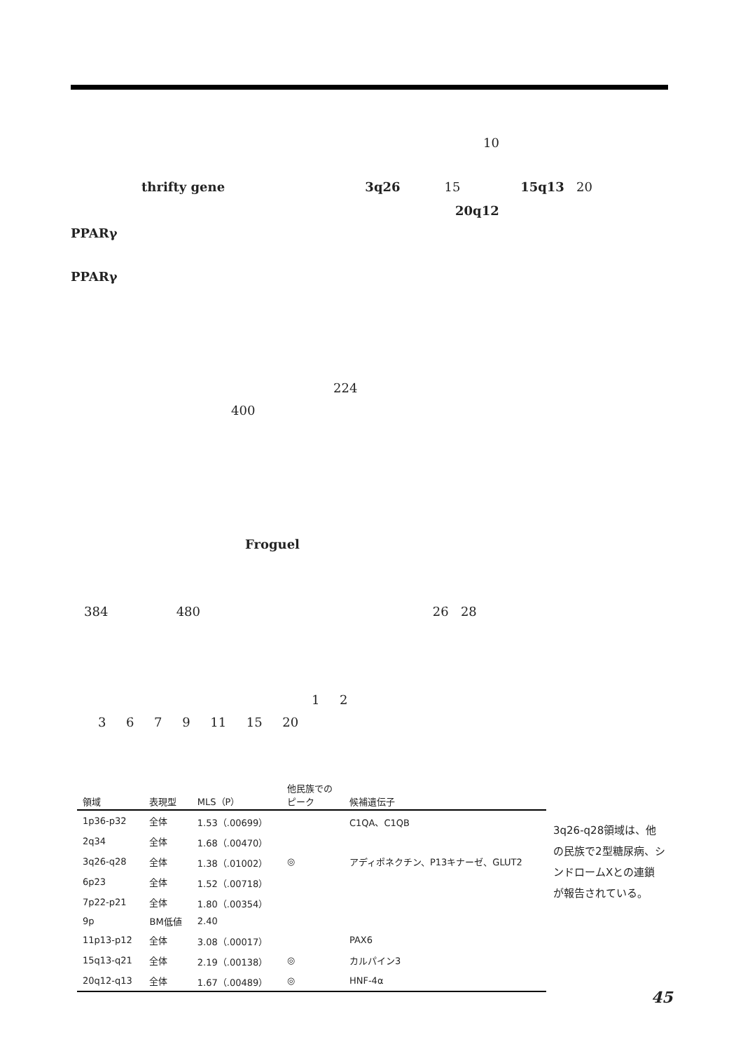10
thrifty gene 3q26 15 15q13 20
20q12
PPARγ
PPARγ
224
400
Froguel
384 480 26 28
1 2
3 6 7 9 11 15 20
| 領域 | 表現型 | MLS（P） | 他民族での ピーク | 候補遺伝子 |
| --- | --- | --- | --- | --- |
| 1p36-p32 | 全体 | 1.53（.00699） | | C1QA、C1QB |
| 2q34 | 全体 | 1.68（.00470） | | |
| 3q26-q28 | 全体 | 1.38（.01002） | ◎ | アディポネクチン、P13キナーゼ、GLUT2 |
| 6p23 | 全体 | 1.52（.00718） | | |
| 7p22-p21 | 全体 | 1.80（.00354） | | |
| 9p | BM低値 | 2.40 | | |
| 11p13-p12 | 全体 | 3.08（.00017） | | PAX6 |
| 15q13-q21 | 全体 | 2.19（.00138） | ◎ | カルパイン3 |
| 20q12-q13 | 全体 | 1.67（.00489） | ◎ | HNF-4α |
3q26-q28領域は、他の民族で2型糖尿病、シンドロームXとの連鎖が報告されている。
45